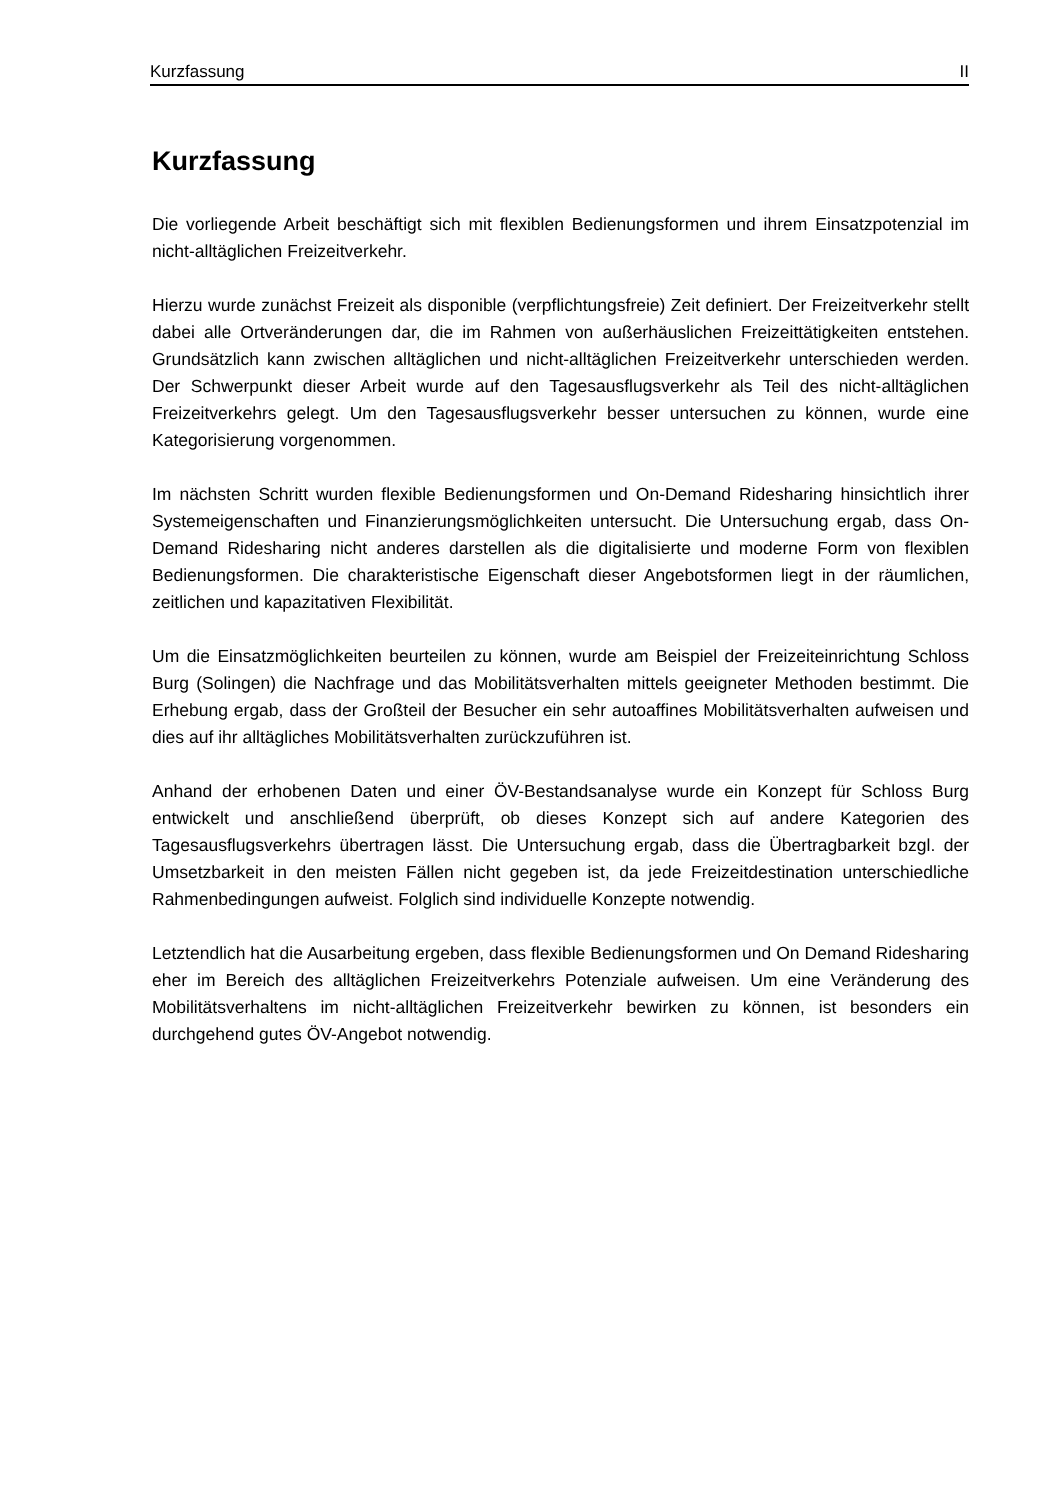Kurzfassung II
Kurzfassung
Die vorliegende Arbeit beschäftigt sich mit flexiblen Bedienungsformen und ihrem Einsatzpotenzial im nicht-alltäglichen Freizeitverkehr.
Hierzu wurde zunächst Freizeit als disponible (verpflichtungsfreie) Zeit definiert. Der Freizeitverkehr stellt dabei alle Ortveränderungen dar, die im Rahmen von außerhäuslichen Freizeittätigkeiten entstehen. Grundsätzlich kann zwischen alltäglichen und nicht-alltäglichen Freizeitverkehr unterschieden werden. Der Schwerpunkt dieser Arbeit wurde auf den Tagesausflugsverkehr als Teil des nicht-alltäglichen Freizeitverkehrs gelegt. Um den Tagesausflugsverkehr besser untersuchen zu können, wurde eine Kategorisierung vorgenommen.
Im nächsten Schritt wurden flexible Bedienungsformen und On-Demand Ridesharing hinsichtlich ihrer Systemeigenschaften und Finanzierungsmöglichkeiten untersucht. Die Untersuchung ergab, dass On-Demand Ridesharing nicht anderes darstellen als die digitalisierte und moderne Form von flexiblen Bedienungsformen. Die charakteristische Eigenschaft dieser Angebotsformen liegt in der räumlichen, zeitlichen und kapazitativen Flexibilität.
Um die Einsatzmöglichkeiten beurteilen zu können, wurde am Beispiel der Freizeiteinrichtung Schloss Burg (Solingen) die Nachfrage und das Mobilitätsverhalten mittels geeigneter Methoden bestimmt. Die Erhebung ergab, dass der Großteil der Besucher ein sehr autoaffines Mobilitätsverhalten aufweisen und dies auf ihr alltägliches Mobilitätsverhalten zurückzuführen ist.
Anhand der erhobenen Daten und einer ÖV-Bestandsanalyse wurde ein Konzept für Schloss Burg entwickelt und anschließend überprüft, ob dieses Konzept sich auf andere Kategorien des Tagesausflugsverkehrs übertragen lässt. Die Untersuchung ergab, dass die Übertragbarkeit bzgl. der Umsetzbarkeit in den meisten Fällen nicht gegeben ist, da jede Freizeitdestination unterschiedliche Rahmenbedingungen aufweist. Folglich sind individuelle Konzepte notwendig.
Letztendlich hat die Ausarbeitung ergeben, dass flexible Bedienungsformen und On Demand Ridesharing eher im Bereich des alltäglichen Freizeitverkehrs Potenziale aufweisen. Um eine Veränderung des Mobilitätsverhaltens im nicht-alltäglichen Freizeitverkehr bewirken zu können, ist besonders ein durchgehend gutes ÖV-Angebot notwendig.